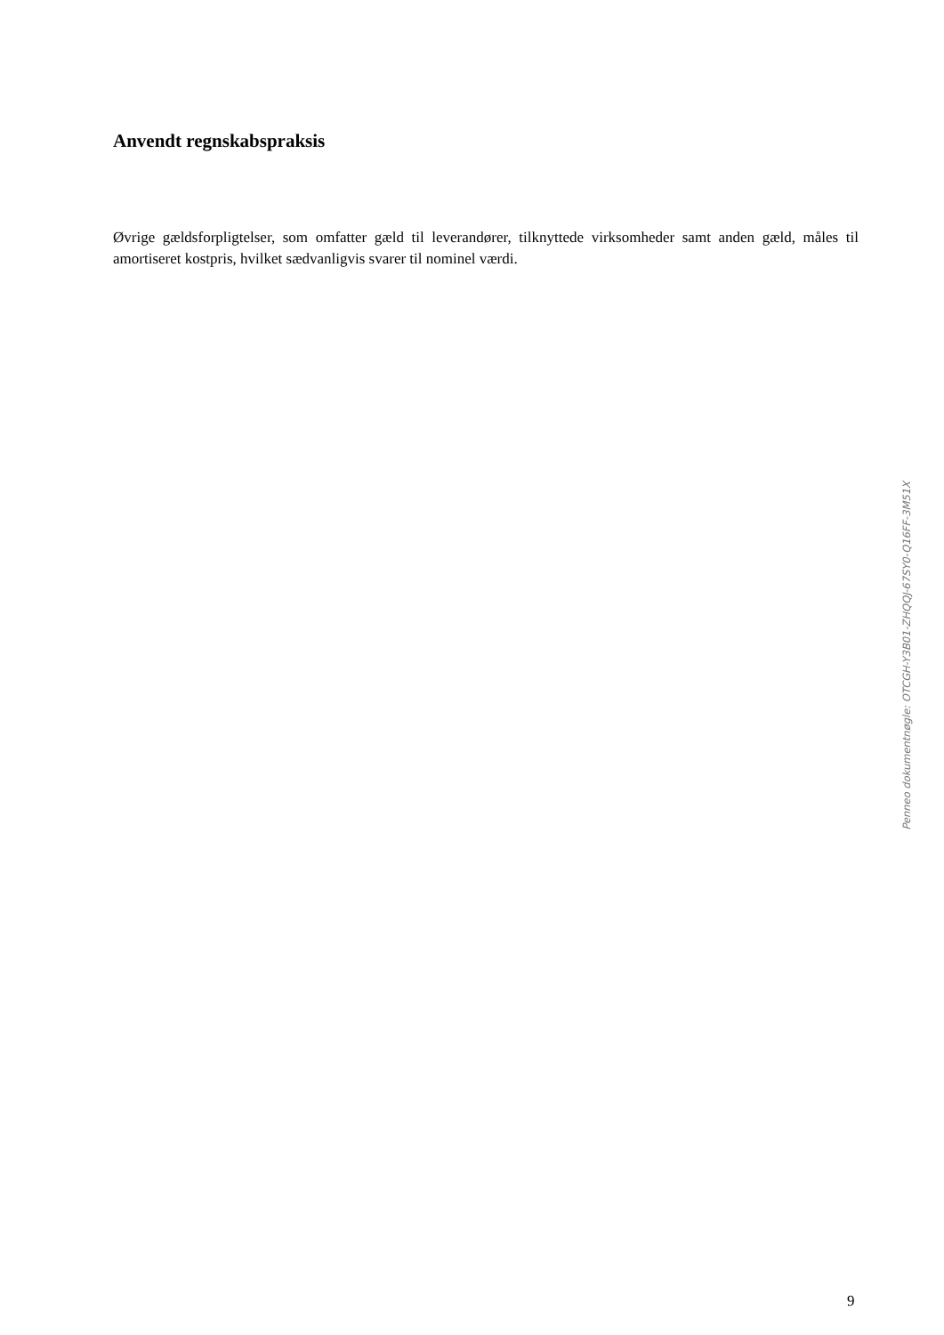Anvendt regnskabspraksis
Øvrige gældsforpligtelser, som omfatter gæld til leverandører, tilknyttede virksomheder samt anden gæld, måles til amortiseret kostpris, hvilket sædvanligvis svarer til nominel værdi.
9
Penneo dokumentnøgle: OTCGH-Y3B01-ZHQQJ-67SY0-Q16FF-3M51X